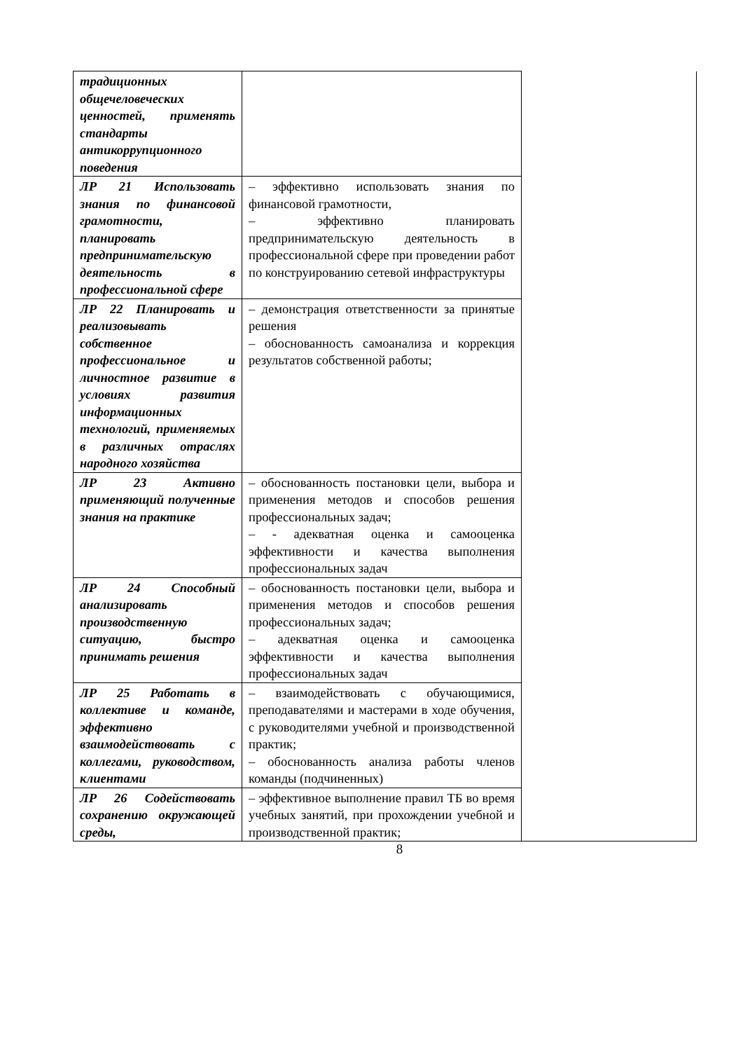| традиционных общечеловеческих ценностей, применять стандарты антикоррупционного поведения | | |
| ЛР 21 Использовать знания по финансовой грамотности, планировать предпринимательскую деятельность в профессиональной сфере | – эффективно использовать знания по финансовой грамотности, – эффективно планировать предпринимательскую деятельность в профессиональной сфере при проведении работ по конструированию сетевой инфраструктуры | |
| ЛР 22 Планировать и реализовывать собственное профессиональное и личностное развитие в условиях развития информационных технологий, применяемых в различных отраслях народного хозяйства | – демонстрация ответственности за принятые решения – обоснованность самоанализа и коррекция результатов собственной работы; | |
| ЛР 23 Активно применяющий полученные знания на практике | – обоснованность постановки цели, выбора и применения методов и способов решения профессиональных задач; – - адекватная оценка и самооценка эффективности и качества выполнения профессиональных задач | |
| ЛР 24 Способный анализировать производственную ситуацию, быстро принимать решения | – обоснованность постановки цели, выбора и применения методов и способов решения профессиональных задач; – адекватная оценка и самооценка эффективности и качества выполнения профессиональных задач | |
| ЛР 25 Работать в коллективе и команде, эффективно взаимодействовать с коллегами, руководством, клиентами | – взаимодействовать с обучающимися, преподавателями и мастерами в ходе обучения, с руководителями учебной и производственной практик; – обоснованность анализа работы членов команды (подчиненных) | |
| ЛР 26 Содействовать сохранению окружающей среды, | – эффективное выполнение правил ТБ во время учебных занятий, при прохождении учебной и производственной практик; | |
8